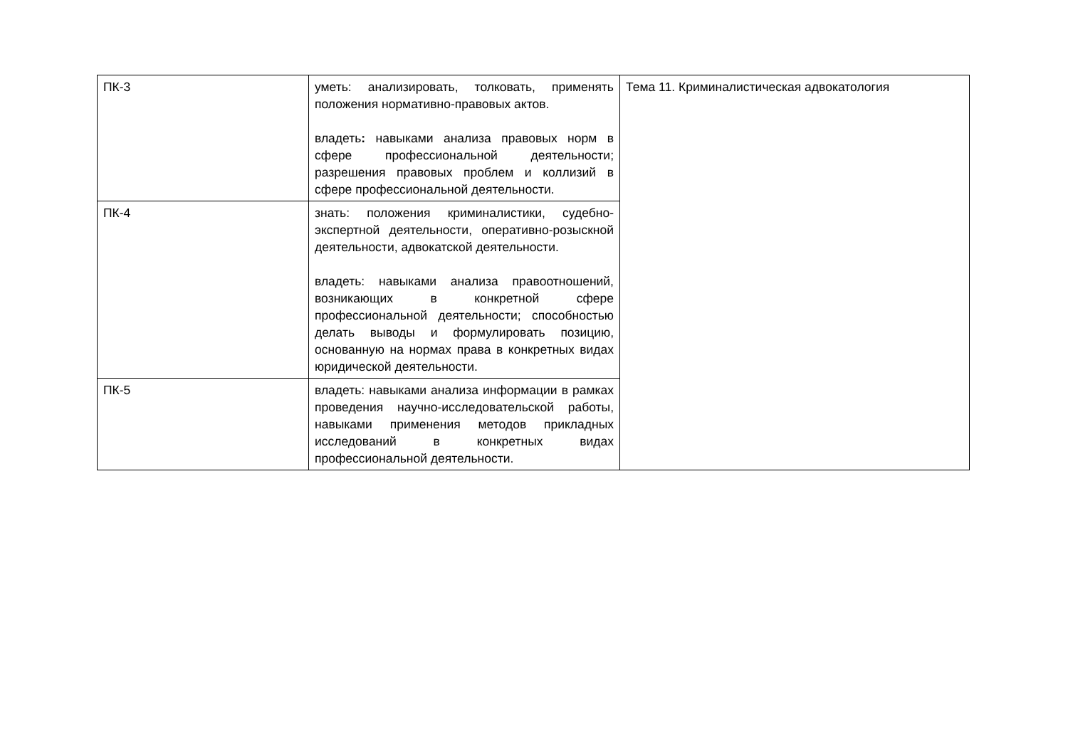| ПК-3 | уметь: анализировать, толковать, применять положения нормативно-правовых актов. владеть : навыками анализа правовых норм в сфере профессиональной деятельности; разрешения правовых проблем и коллизий в сфере профессиональной деятельности. | Тема 11. Криминалистическая адвокатология |
| ПК-4 | знать: положения криминалистики, судебно-экспертной деятельности, оперативно-розыскной деятельности, адвокатской деятельности. владеть: навыками анализа правоотношений, возникающих в конкретной сфере профессиональной деятельности; способностью делать выводы и формулировать позицию, основанную на нормах права в конкретных видах юридической деятельности. | |
| ПК-5 | владеть: навыками анализа информации в рамках проведения научно-исследовательской работы, навыками применения методов прикладных исследований в конкретных видах профессиональной деятельности. | |